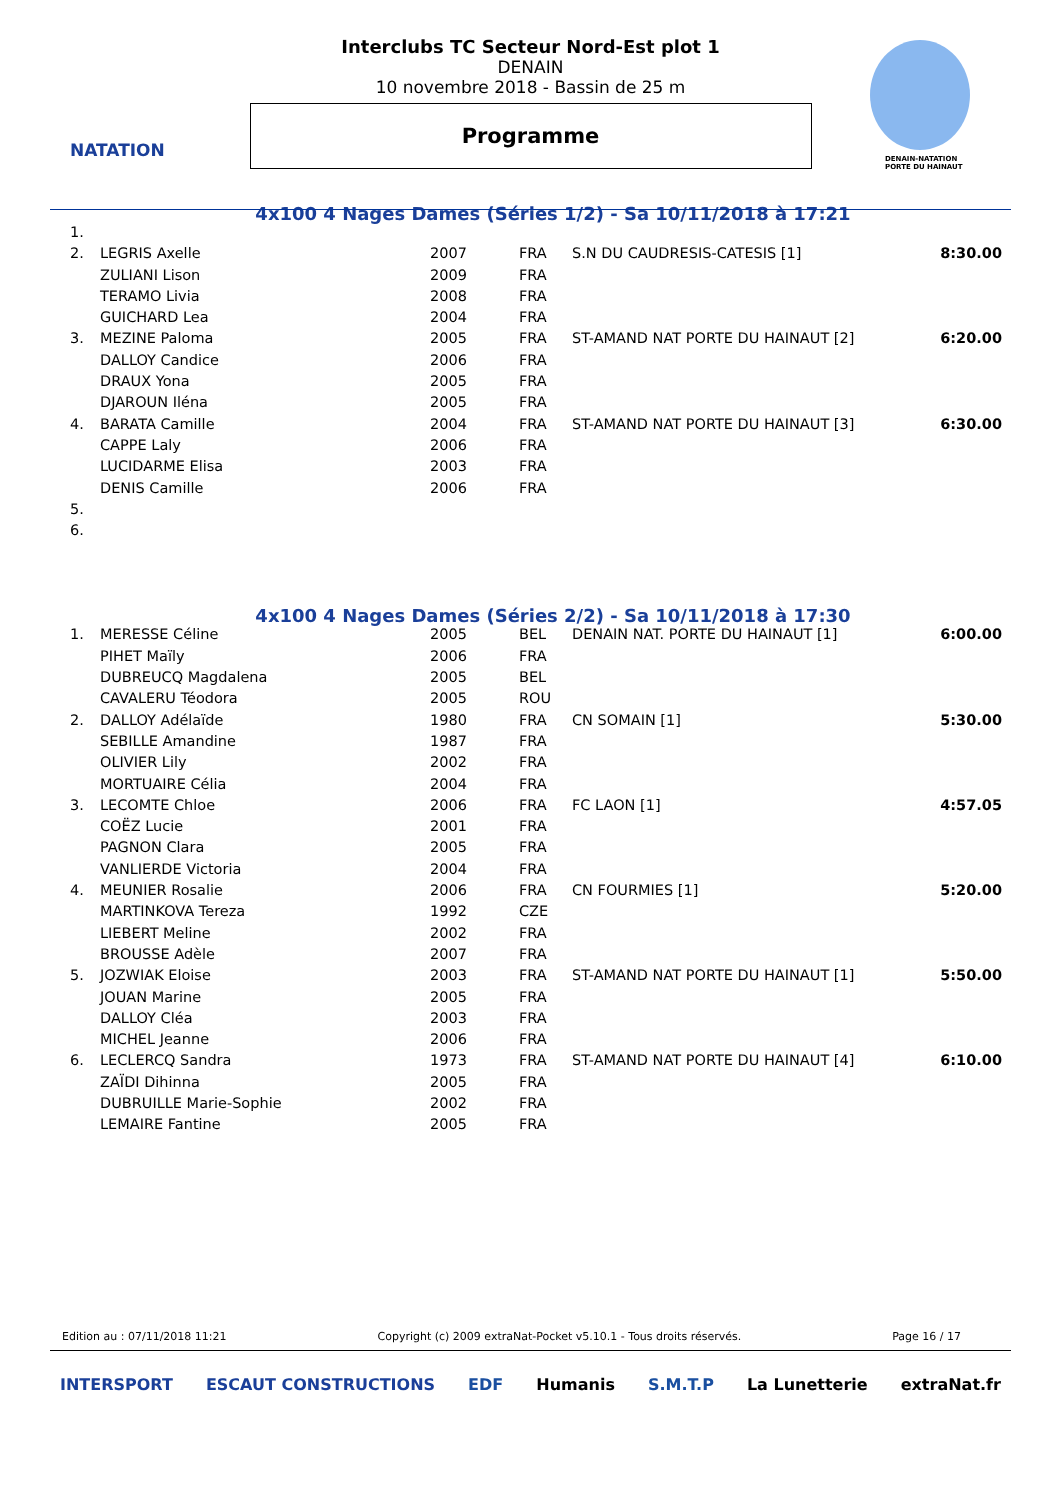NATATION
DENAIN-NATATION
PORTE DU HAINAUT
Interclubs TC Secteur Nord-Est plot 1
DENAIN
10 novembre 2018 - Bassin de 25 m
Programme
4x100 4 Nages Dames (Séries 1/2) - Sa 10/11/2018 à 17:21
| 1. | | | | | |
| 2. | LEGRIS Axelle | 2007 | FRA | S.N DU CAUDRESIS-CATESIS [1] | 8:30.00 |
| | ZULIANI Lison | 2009 | FRA | | |
| | TERAMO Livia | 2008 | FRA | | |
| | GUICHARD Lea | 2004 | FRA | | |
| 3. | MEZINE Paloma | 2005 | FRA | ST-AMAND NAT PORTE DU HAINAUT [2] | 6:20.00 |
| | DALLOY Candice | 2006 | FRA | | |
| | DRAUX Yona | 2005 | FRA | | |
| | DJAROUN Iléna | 2005 | FRA | | |
| 4. | BARATA Camille | 2004 | FRA | ST-AMAND NAT PORTE DU HAINAUT [3] | 6:30.00 |
| | CAPPE Laly | 2006 | FRA | | |
| | LUCIDARME Elisa | 2003 | FRA | | |
| | DENIS Camille | 2006 | FRA | | |
| 5. | | | | | |
| 6. | | | | | |
4x100 4 Nages Dames (Séries 2/2) - Sa 10/11/2018 à 17:30
| 1. | MERESSE Céline | 2005 | BEL | DENAIN NAT. PORTE DU HAINAUT [1] | 6:00.00 |
| | PIHET Maïly | 2006 | FRA | | |
| | DUBREUCQ Magdalena | 2005 | BEL | | |
| | CAVALERU Téodora | 2005 | ROU | | |
| 2. | DALLOY Adélaïde | 1980 | FRA | CN SOMAIN [1] | 5:30.00 |
| | SEBILLE Amandine | 1987 | FRA | | |
| | OLIVIER Lily | 2002 | FRA | | |
| | MORTUAIRE Célia | 2004 | FRA | | |
| 3. | LECOMTE Chloe | 2006 | FRA | FC LAON [1] | 4:57.05 |
| | COËZ Lucie | 2001 | FRA | | |
| | PAGNON Clara | 2005 | FRA | | |
| | VANLIERDE Victoria | 2004 | FRA | | |
| 4. | MEUNIER Rosalie | 2006 | FRA | CN FOURMIES [1] | 5:20.00 |
| | MARTINKOVA Tereza | 1992 | CZE | | |
| | LIEBERT Meline | 2002 | FRA | | |
| | BROUSSE Adèle | 2007 | FRA | | |
| 5. | JOZWIAK Eloise | 2003 | FRA | ST-AMAND NAT PORTE DU HAINAUT [1] | 5:50.00 |
| | JOUAN Marine | 2005 | FRA | | |
| | DALLOY Cléa | 2003 | FRA | | |
| | MICHEL Jeanne | 2006 | FRA | | |
| 6. | LECLERCQ Sandra | 1973 | FRA | ST-AMAND NAT PORTE DU HAINAUT [4] | 6:10.00 |
| | ZAÏDI Dihinna | 2005 | FRA | | |
| | DUBRUILLE Marie-Sophie | 2002 | FRA | | |
| | LEMAIRE Fantine | 2005 | FRA | | |
Edition au : 07/11/2018 11:21 Copyright (c) 2009 extraNat-Pocket v5.10.1 - Tous droits réservés. Page 16 / 17
INTERSPORT ESCAUT CONSTRUCTIONS EDF Humanis S.M.T.P La Lunetterie extraNat.fr